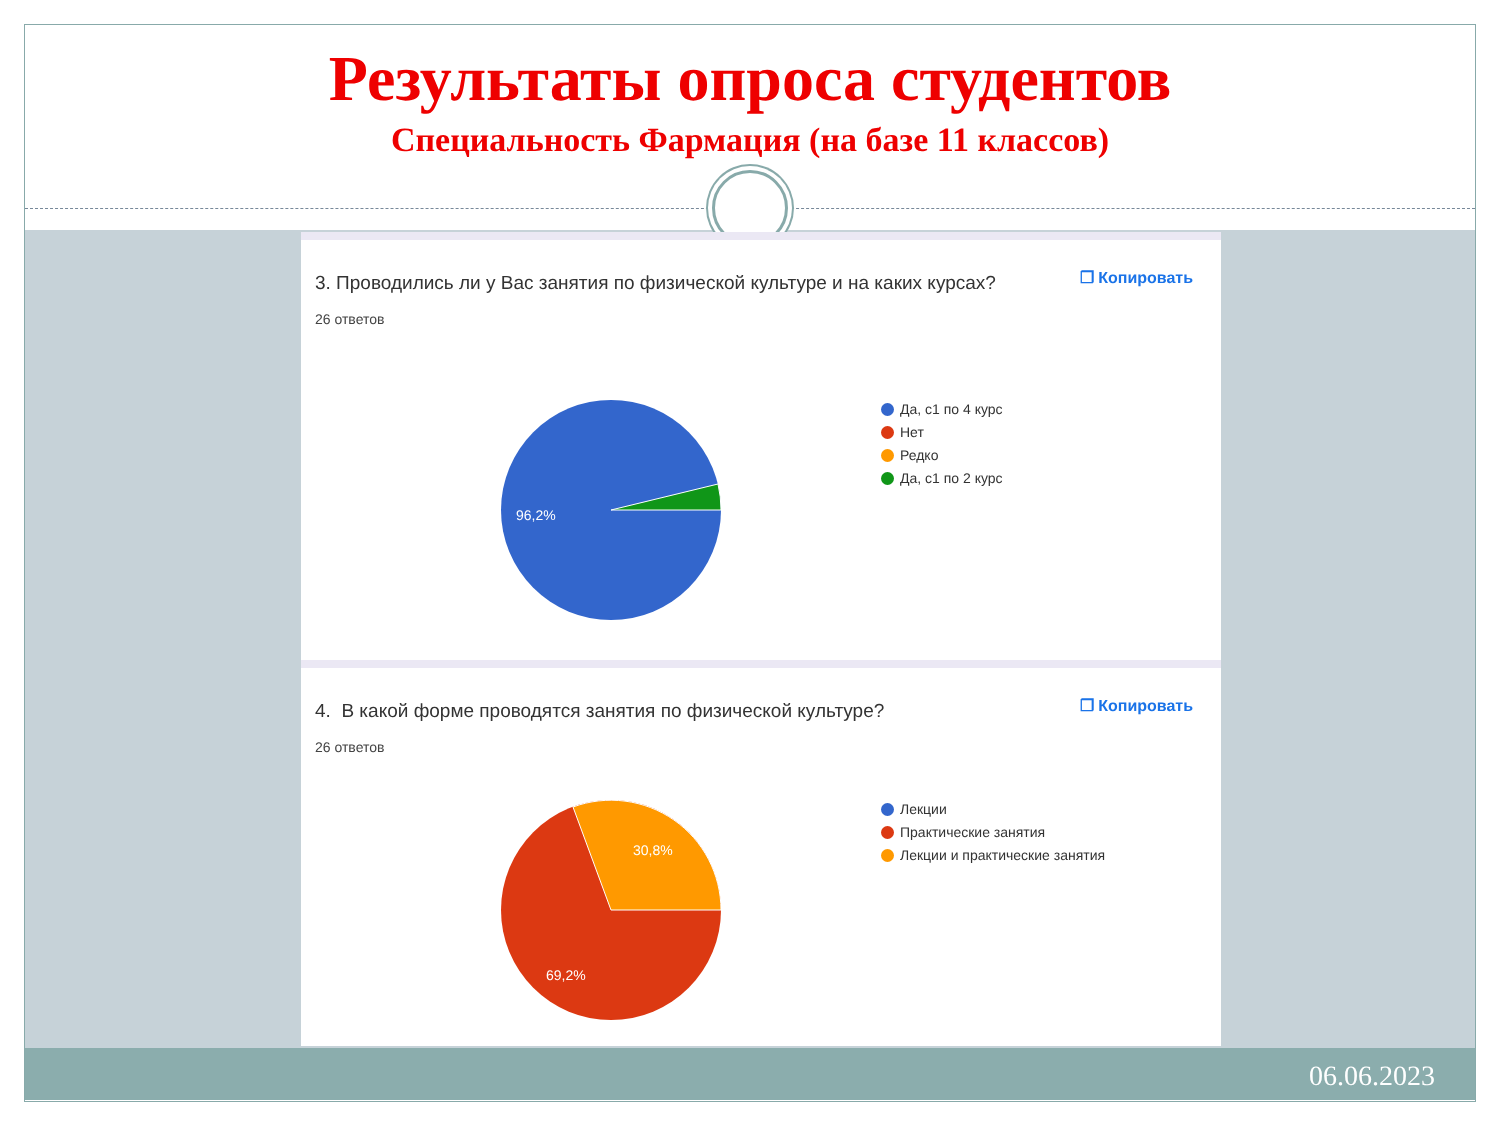Результаты опроса студентов
Специальность Фармация (на базе 11 классов)
3. Проводились ли у Вас занятия по физической культуре и на каких курсах?
26 ответов
❐ Копировать
96,2%
Да, с1 по 4 курс
Нет
Редко
Да, с1 по 2 курс
4. В какой форме проводятся занятия по физической культуре?
26 ответов
❐ Копировать
30,8%
69,2%
Лекции
Практические занятия
Лекции и практические занятия
06.06.2023